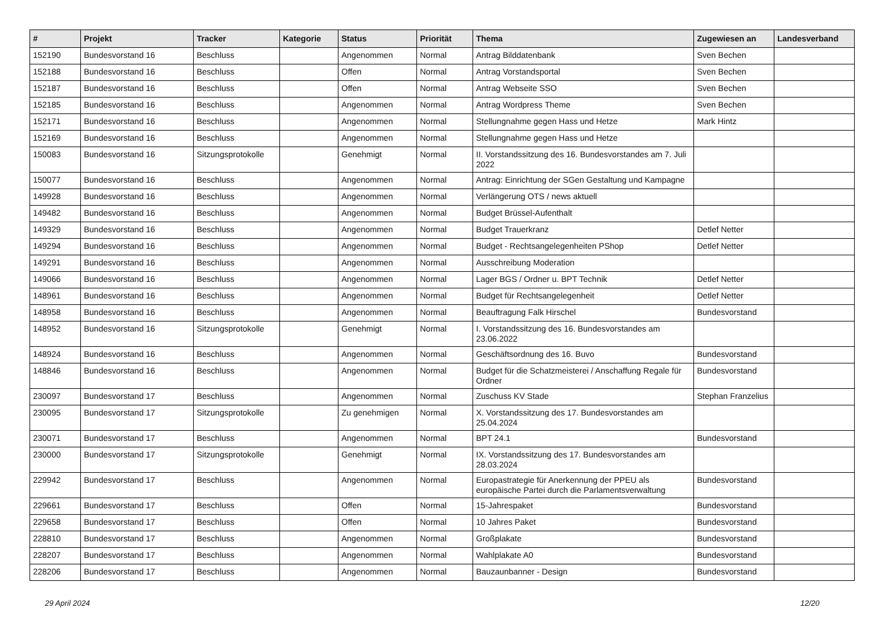| # | Projekt | Tracker | Kategorie | Status | Priorität | Thema | Zugewiesen an | Landesverband |
| --- | --- | --- | --- | --- | --- | --- | --- | --- |
| 152190 | Bundesvorstand 16 | Beschluss | | Angenommen | Normal | Antrag Bilddatenbank | Sven Bechen | |
| 152188 | Bundesvorstand 16 | Beschluss | | Offen | Normal | Antrag Vorstandsportal | Sven Bechen | |
| 152187 | Bundesvorstand 16 | Beschluss | | Offen | Normal | Antrag Webseite SSO | Sven Bechen | |
| 152185 | Bundesvorstand 16 | Beschluss | | Angenommen | Normal | Antrag Wordpress Theme | Sven Bechen | |
| 152171 | Bundesvorstand 16 | Beschluss | | Angenommen | Normal | Stellungnahme gegen Hass und Hetze | Mark Hintz | |
| 152169 | Bundesvorstand 16 | Beschluss | | Angenommen | Normal | Stellungnahme gegen Hass und Hetze | | |
| 150083 | Bundesvorstand 16 | Sitzungsprotokolle | | Genehmigt | Normal | II. Vorstandssitzung des 16. Bundesvorstandes am 7. Juli 2022 | | |
| 150077 | Bundesvorstand 16 | Beschluss | | Angenommen | Normal | Antrag: Einrichtung der SGen Gestaltung und Kampagne | | |
| 149928 | Bundesvorstand 16 | Beschluss | | Angenommen | Normal | Verlängerung OTS / news aktuell | | |
| 149482 | Bundesvorstand 16 | Beschluss | | Angenommen | Normal | Budget Brüssel-Aufenthalt | | |
| 149329 | Bundesvorstand 16 | Beschluss | | Angenommen | Normal | Budget Trauerkranz | Detlef Netter | |
| 149294 | Bundesvorstand 16 | Beschluss | | Angenommen | Normal | Budget - Rechtsangelegenheiten PShop | Detlef Netter | |
| 149291 | Bundesvorstand 16 | Beschluss | | Angenommen | Normal | Ausschreibung Moderation | | |
| 149066 | Bundesvorstand 16 | Beschluss | | Angenommen | Normal | Lager BGS / Ordner u. BPT Technik | Detlef Netter | |
| 148961 | Bundesvorstand 16 | Beschluss | | Angenommen | Normal | Budget für Rechtsangelegenheit | Detlef Netter | |
| 148958 | Bundesvorstand 16 | Beschluss | | Angenommen | Normal | Beauftragung Falk Hirschel | Bundesvorstand | |
| 148952 | Bundesvorstand 16 | Sitzungsprotokolle | | Genehmigt | Normal | I. Vorstandssitzung des 16. Bundesvorstandes am 23.06.2022 | | |
| 148924 | Bundesvorstand 16 | Beschluss | | Angenommen | Normal | Geschäftsordnung des 16. Buvo | Bundesvorstand | |
| 148846 | Bundesvorstand 16 | Beschluss | | Angenommen | Normal | Budget für die Schatzmeisterei / Anschaffung Regale für Ordner | Bundesvorstand | |
| 230097 | Bundesvorstand 17 | Beschluss | | Angenommen | Normal | Zuschuss KV Stade | Stephan Franzelius | |
| 230095 | Bundesvorstand 17 | Sitzungsprotokolle | | Zu genehmigen | Normal | X. Vorstandssitzung des 17. Bundesvorstandes am 25.04.2024 | | |
| 230071 | Bundesvorstand 17 | Beschluss | | Angenommen | Normal | BPT 24.1 | Bundesvorstand | |
| 230000 | Bundesvorstand 17 | Sitzungsprotokolle | | Genehmigt | Normal | IX. Vorstandssitzung des 17. Bundesvorstandes am 28.03.2024 | | |
| 229942 | Bundesvorstand 17 | Beschluss | | Angenommen | Normal | Europastrategie für Anerkennung der PPEU als europäische Partei durch die Parlamentsverwaltung | Bundesvorstand | |
| 229661 | Bundesvorstand 17 | Beschluss | | Offen | Normal | 15-Jahrespaket | Bundesvorstand | |
| 229658 | Bundesvorstand 17 | Beschluss | | Offen | Normal | 10 Jahres Paket | Bundesvorstand | |
| 228810 | Bundesvorstand 17 | Beschluss | | Angenommen | Normal | Großplakate | Bundesvorstand | |
| 228207 | Bundesvorstand 17 | Beschluss | | Angenommen | Normal | Wahlplakate A0 | Bundesvorstand | |
| 228206 | Bundesvorstand 17 | Beschluss | | Angenommen | Normal | Bauzaunbanner - Design | Bundesvorstand | |
29 April 2024 12/20